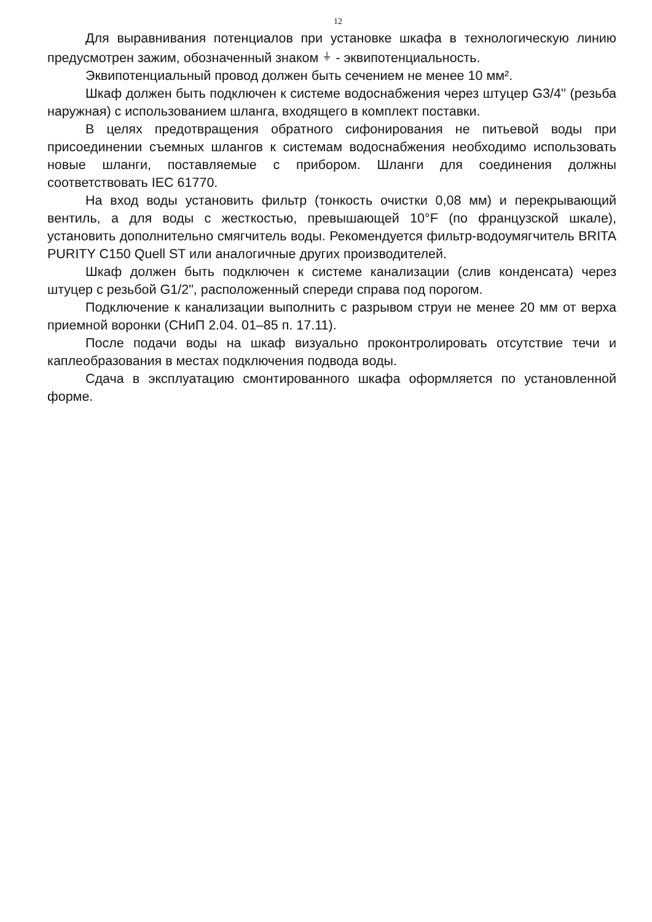12
Для выравнивания потенциалов при установке шкафа в технологическую линию предусмотрен зажим, обозначенный знаком ⏚ - эквипотенциальность.
Эквипотенциальный провод должен быть сечением не менее 10 мм².
Шкаф должен быть подключен к системе водоснабжения через штуцер G3/4'' (резьба наружная) с использованием шланга, входящего в комплект поставки.
В целях предотвращения обратного сифонирования не питьевой воды при присоединении съемных шлангов к системам водоснабжения необходимо использовать новые шланги, поставляемые с прибором. Шланги для соединения должны соответствовать IEC 61770.
На вход воды установить фильтр (тонкость очистки 0,08 мм) и перекрывающий вентиль, а для воды с жесткостью, превышающей 10°F (по французской шкале), установить дополнительно смягчитель воды. Рекомендуется фильтр-водоумягчитель BRITA PURITY C150 Quell ST или аналогичные других производителей.
Шкаф должен быть подключен к системе канализации (слив конденсата) через штуцер с резьбой G1/2", расположенный спереди справа под порогом.
Подключение к канализации выполнить с разрывом струи не менее 20 мм от верха приемной воронки (СНиП 2.04. 01–85 п. 17.11).
После подачи воды на шкаф визуально проконтролировать отсутствие течи и каплеобразования в местах подключения подвода воды.
Сдача в эксплуатацию смонтированного шкафа оформляется по установленной форме.